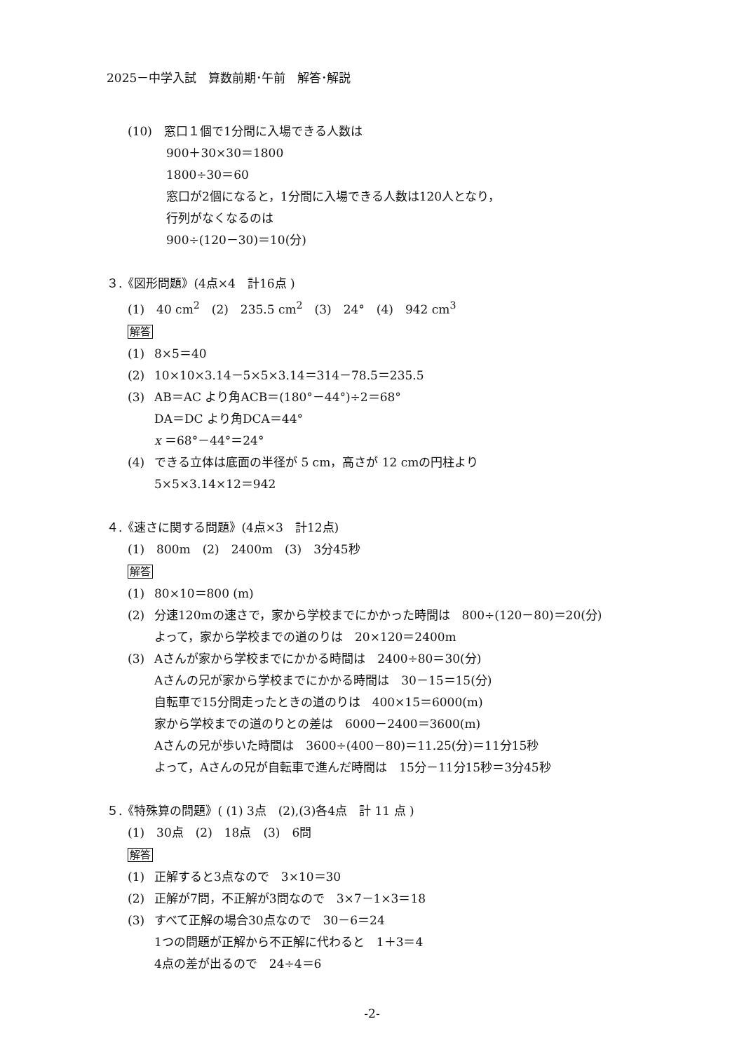2025－中学入試　算数前期･午前　解答･解説
(10)　窓口１個で1分間に入場できる人数は
900＋30×30＝1800
1800÷30＝60
窓口が2個になると，1分間に入場できる人数は120人となり，
行列がなくなるのは
900÷(120－30)＝10(分)
３.《図形問題》(4点×4　計16点 )
(1)　40 cm<sup>2</sup>　(2)　235.5 cm<sup>2</sup>　(3)　24°　(4)　942 cm<sup>3</sup>
解答
(1) 8×5＝40
(2) 10×10×3.14－5×5×3.14＝314－78.5＝235.5
(3) AB＝AC より角ACB＝(180°－44°)÷2＝68°
DA＝DC より角DCA＝44°
x ＝68°－44°＝24°
(4) できる立体は底面の半径が 5 cm，高さが 12 cmの円柱より
5×5×3.14×12＝942
４.《速さに関する問題》(4点×3　計12点)
(1)　800m　(2)　2400m　(3)　3分45秒
解答
(1) 80×10＝800 (m)
(2) 分速120mの速さで，家から学校までにかかった時間は　800÷(120－80)＝20(分)
よって，家から学校までの道のりは　20×120＝2400m
(3) Aさんが家から学校までにかかる時間は　2400÷80＝30(分)
Aさんの兄が家から学校までにかかる時間は　30－15＝15(分)
自転車で15分間走ったときの道のりは　400×15＝6000(m)
家から学校までの道のりとの差は　6000－2400＝3600(m)
Aさんの兄が歩いた時間は　3600÷(400－80)＝11.25(分)＝11分15秒
よって，Aさんの兄が自転車で進んだ時間は　15分－11分15秒＝3分45秒
５.《特殊算の問題》( (1) 3点　(2),(3)各4点　計 11 点 )
(1)　30点　(2)　18点　(3)　6問
解答
(1) 正解すると3点なので　3×10＝30
(2) 正解が7問，不正解が3問なので　3×7－1×3＝18
(3) すべて正解の場合30点なので　30－6＝24
1つの問題が正解から不正解に代わると　1＋3＝4
4点の差が出るので　24÷4＝6
-2-